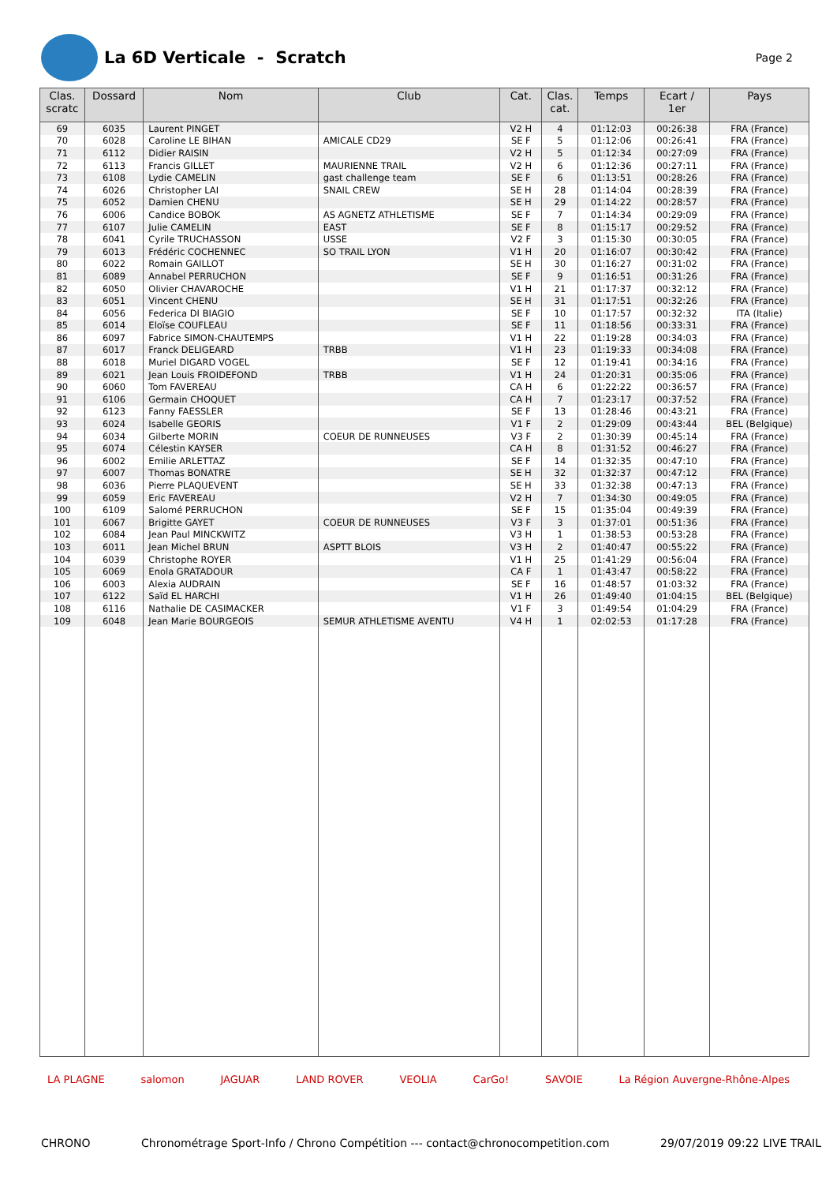La 6D Verticale - Scratch
Page 2
| Clas. scratc | Dossard | Nom | Club | Cat. | Clas. cat. | Temps | Ecart / 1er | Pays |
| --- | --- | --- | --- | --- | --- | --- | --- | --- |
| 69 | 6035 | Laurent PINGET | | V2 H | 4 | 01:12:03 | 00:26:38 | FRA (France) |
| 70 | 6028 | Caroline LE BIHAN | AMICALE CD29 | SE F | 5 | 01:12:06 | 00:26:41 | FRA (France) |
| 71 | 6112 | Didier RAISIN | | V2 H | 5 | 01:12:34 | 00:27:09 | FRA (France) |
| 72 | 6113 | Francis GILLET | MAURIENNE TRAIL | V2 H | 6 | 01:12:36 | 00:27:11 | FRA (France) |
| 73 | 6108 | Lydie CAMELIN | gast challenge team | SE F | 6 | 01:13:51 | 00:28:26 | FRA (France) |
| 74 | 6026 | Christopher LAI | SNAIL CREW | SE H | 28 | 01:14:04 | 00:28:39 | FRA (France) |
| 75 | 6052 | Damien CHENU | | SE H | 29 | 01:14:22 | 00:28:57 | FRA (France) |
| 76 | 6006 | Candice BOBOK | AS AGNETZ ATHLETISME | SE F | 7 | 01:14:34 | 00:29:09 | FRA (France) |
| 77 | 6107 | Julie CAMELIN | EAST | SE F | 8 | 01:15:17 | 00:29:52 | FRA (France) |
| 78 | 6041 | Cyrile TRUCHASSON | USSE | V2 F | 3 | 01:15:30 | 00:30:05 | FRA (France) |
| 79 | 6013 | Frédéric COCHENNEC | SO TRAIL LYON | V1 H | 20 | 01:16:07 | 00:30:42 | FRA (France) |
| 80 | 6022 | Romain GAILLOT | | SE H | 30 | 01:16:27 | 00:31:02 | FRA (France) |
| 81 | 6089 | Annabel PERRUCHON | | SE F | 9 | 01:16:51 | 00:31:26 | FRA (France) |
| 82 | 6050 | Olivier CHAVAROCHE | | V1 H | 21 | 01:17:37 | 00:32:12 | FRA (France) |
| 83 | 6051 | Vincent CHENU | | SE H | 31 | 01:17:51 | 00:32:26 | FRA (France) |
| 84 | 6056 | Federica DI BIAGIO | | SE F | 10 | 01:17:57 | 00:32:32 | ITA (Italie) |
| 85 | 6014 | Eloïse COUFLEAU | | SE F | 11 | 01:18:56 | 00:33:31 | FRA (France) |
| 86 | 6097 | Fabrice SIMON-CHAUTEMPS | | V1 H | 22 | 01:19:28 | 00:34:03 | FRA (France) |
| 87 | 6017 | Franck DELIGEARD | TRBB | V1 H | 23 | 01:19:33 | 00:34:08 | FRA (France) |
| 88 | 6018 | Muriel DIGARD VOGEL | | SE F | 12 | 01:19:41 | 00:34:16 | FRA (France) |
| 89 | 6021 | Jean Louis FROIDEFOND | TRBB | V1 H | 24 | 01:20:31 | 00:35:06 | FRA (France) |
| 90 | 6060 | Tom FAVEREAU | | CA H | 6 | 01:22:22 | 00:36:57 | FRA (France) |
| 91 | 6106 | Germain CHOQUET | | CA H | 7 | 01:23:17 | 00:37:52 | FRA (France) |
| 92 | 6123 | Fanny FAESSLER | | SE F | 13 | 01:28:46 | 00:43:21 | FRA (France) |
| 93 | 6024 | Isabelle GEORIS | | V1 F | 2 | 01:29:09 | 00:43:44 | BEL (Belgique) |
| 94 | 6034 | Gilberte MORIN | COEUR DE RUNNEUSES | V3 F | 2 | 01:30:39 | 00:45:14 | FRA (France) |
| 95 | 6074 | Célestin KAYSER | | CA H | 8 | 01:31:52 | 00:46:27 | FRA (France) |
| 96 | 6002 | Emilie ARLETTAZ | | SE F | 14 | 01:32:35 | 00:47:10 | FRA (France) |
| 97 | 6007 | Thomas BONATRE | | SE H | 32 | 01:32:37 | 00:47:12 | FRA (France) |
| 98 | 6036 | Pierre PLAQUEVENT | | SE H | 33 | 01:32:38 | 00:47:13 | FRA (France) |
| 99 | 6059 | Eric FAVEREAU | | V2 H | 7 | 01:34:30 | 00:49:05 | FRA (France) |
| 100 | 6109 | Salomé PERRUCHON | | SE F | 15 | 01:35:04 | 00:49:39 | FRA (France) |
| 101 | 6067 | Brigitte GAYET | COEUR DE RUNNEUSES | V3 F | 3 | 01:37:01 | 00:51:36 | FRA (France) |
| 102 | 6084 | Jean Paul MINCKWITZ | | V3 H | 1 | 01:38:53 | 00:53:28 | FRA (France) |
| 103 | 6011 | Jean Michel BRUN | ASPTT BLOIS | V3 H | 2 | 01:40:47 | 00:55:22 | FRA (France) |
| 104 | 6039 | Christophe ROYER | | V1 H | 25 | 01:41:29 | 00:56:04 | FRA (France) |
| 105 | 6069 | Enola GRATADOUR | | CA F | 1 | 01:43:47 | 00:58:22 | FRA (France) |
| 106 | 6003 | Alexia AUDRAIN | | SE F | 16 | 01:48:57 | 01:03:32 | FRA (France) |
| 107 | 6122 | Saïd EL HARCHI | | V1 H | 26 | 01:49:40 | 01:04:15 | BEL (Belgique) |
| 108 | 6116 | Nathalie DE CASIMACKER | | V1 F | 3 | 01:49:54 | 01:04:29 | FRA (France) |
| 109 | 6048 | Jean Marie BOURGEOIS | SEMUR ATHLETISME AVENTU | V4 H | 1 | 02:02:53 | 01:17:28 | FRA (France) |
LA PLAGNE salomon JAGUAR LAND ROVER VEOLIA CarGo! SAVOIE La Région Auvergne-Rhône-Alpes
CHRONO Chronométrage Sport-Info / Chrono Compétition --- contact@chronocompetition.com 29/07/2019 09:22 LIVE TRAIL